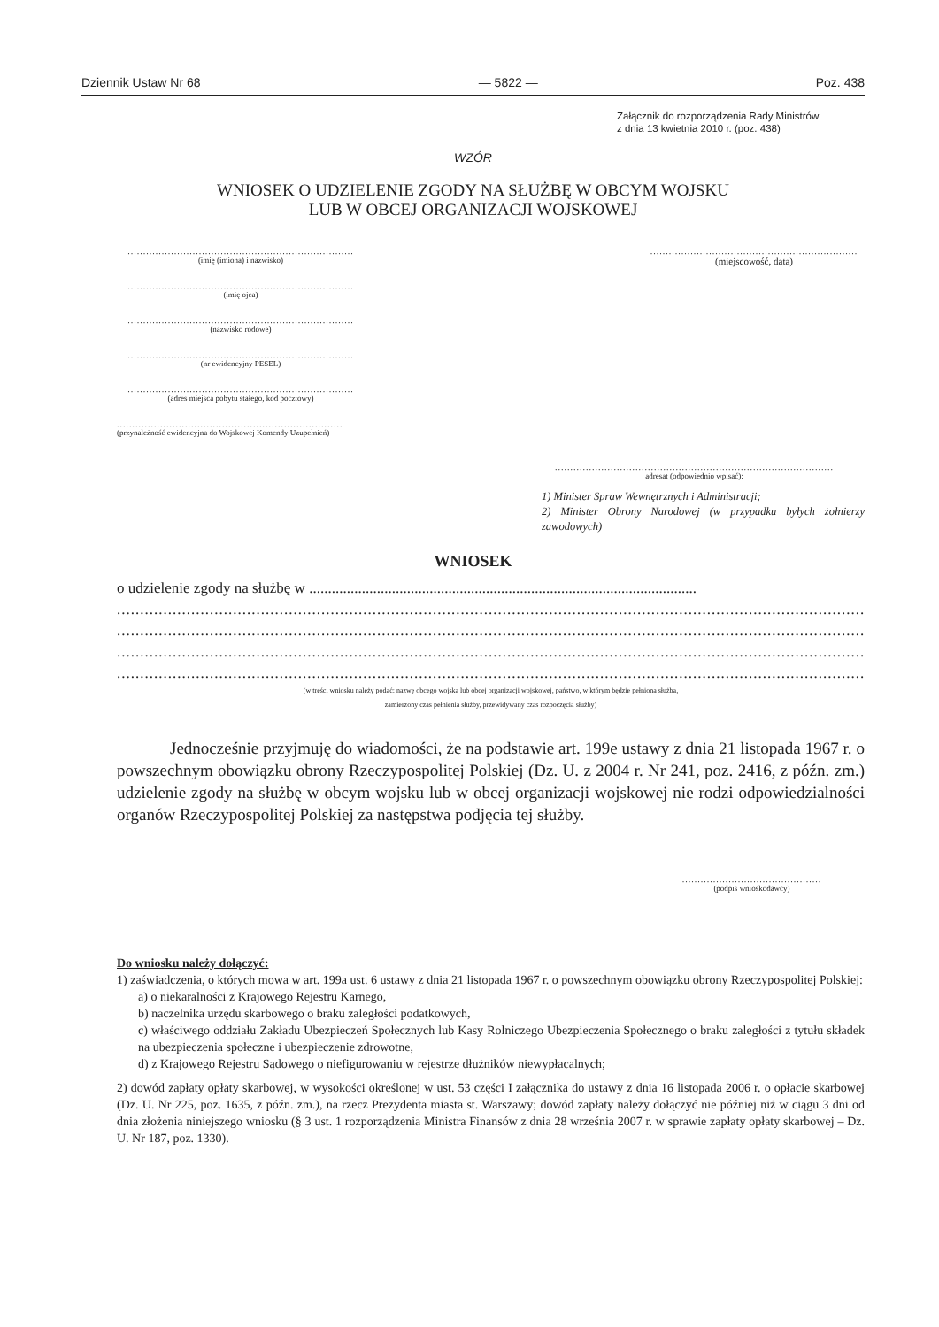Dziennik Ustaw Nr 68 — 5822 — Poz. 438
Załącznik do rozporządzenia Rady Ministrów
z dnia 13 kwietnia 2010 r. (poz. 438)
WZÓR
WNIOSEK O UDZIELENIE ZGODY NA SŁUŻBĘ W OBCYM WOJSKU
LUB W OBCEJ ORGANIZACJI WOJSKOWEJ
.........................................................................
(imię (imiona) i nazwisko)
.........................................................................
(imię ojca)
.........................................................................
(nazwisko rodowe)
.........................................................................
(nr ewidencyjny PESEL)
.........................................................................
(adres miejsca pobytu stałego, kod pocztowy)
.........................................................................
(przynależność ewidencyjna do Wojskowej Komendy Uzupełnień)
...................................................................
(miejscowość, data)
..........................................................................................
adresat (odpowiednio wpisać):
1) Minister Spraw Wewnętrznych i Administracji;
2) Minister Obrony Narodowej (w przypadku byłych żołnierzy zawodowych)
WNIOSEK
o udzielenie zgody na służbę w .......................................................................................................
........................................................................................................................................................................................
........................................................................................................................................................................................
........................................................................................................................................................................................
........................................................................................................................................................................................
(w treści wniosku należy podać: nazwę obcego wojska lub obcej organizacji wojskowej, państwo, w którym będzie pełniona służba,
zamierzony czas pełnienia służby, przewidywany czas rozpoczęcia służby)
Jednocześnie przyjmuję do wiadomości, że na podstawie art. 199e ustawy z dnia 21 listopada 1967 r. o powszechnym obowiązku obrony Rzeczypospolitej Polskiej (Dz. U. z 2004 r. Nr 241, poz. 2416, z późn. zm.) udzielenie zgody na służbę w obcym wojsku lub w obcej organizacji wojskowej nie rodzi odpowiedzialności organów Rzeczypospolitej Polskiej za następstwa podjęcia tej służby.
.............................................
(podpis wnioskodawcy)
Do wniosku należy dołączyć:
1) zaświadczenia, o których mowa w art. 199a ust. 6 ustawy z dnia 21 listopada 1967 r. o powszechnym obowiązku obrony Rzeczypospolitej Polskiej:
a) o niekaralności z Krajowego Rejestru Karnego,
b) naczelnika urzędu skarbowego o braku zaległości podatkowych,
c) właściwego oddziału Zakładu Ubezpieczeń Społecznych lub Kasy Rolniczego Ubezpieczenia Społecznego o braku zaległości z tytułu składek na ubezpieczenia społeczne i ubezpieczenie zdrowotne,
d) z Krajowego Rejestru Sądowego o niefigurowaniu w rejestrze dłużników niewypłacalnych;
2) dowód zapłaty opłaty skarbowej, w wysokości określonej w ust. 53 części I załącznika do ustawy z dnia 16 listopada 2006 r. o opłacie skarbowej (Dz. U. Nr 225, poz. 1635, z późn. zm.), na rzecz Prezydenta miasta st. Warszawy; dowód zapłaty należy dołączyć nie później niż w ciągu 3 dni od dnia złożenia niniejszego wniosku (§ 3 ust. 1 rozporządzenia Ministra Finansów z dnia 28 września 2007 r. w sprawie zapłaty opłaty skarbowej – Dz. U. Nr 187, poz. 1330).